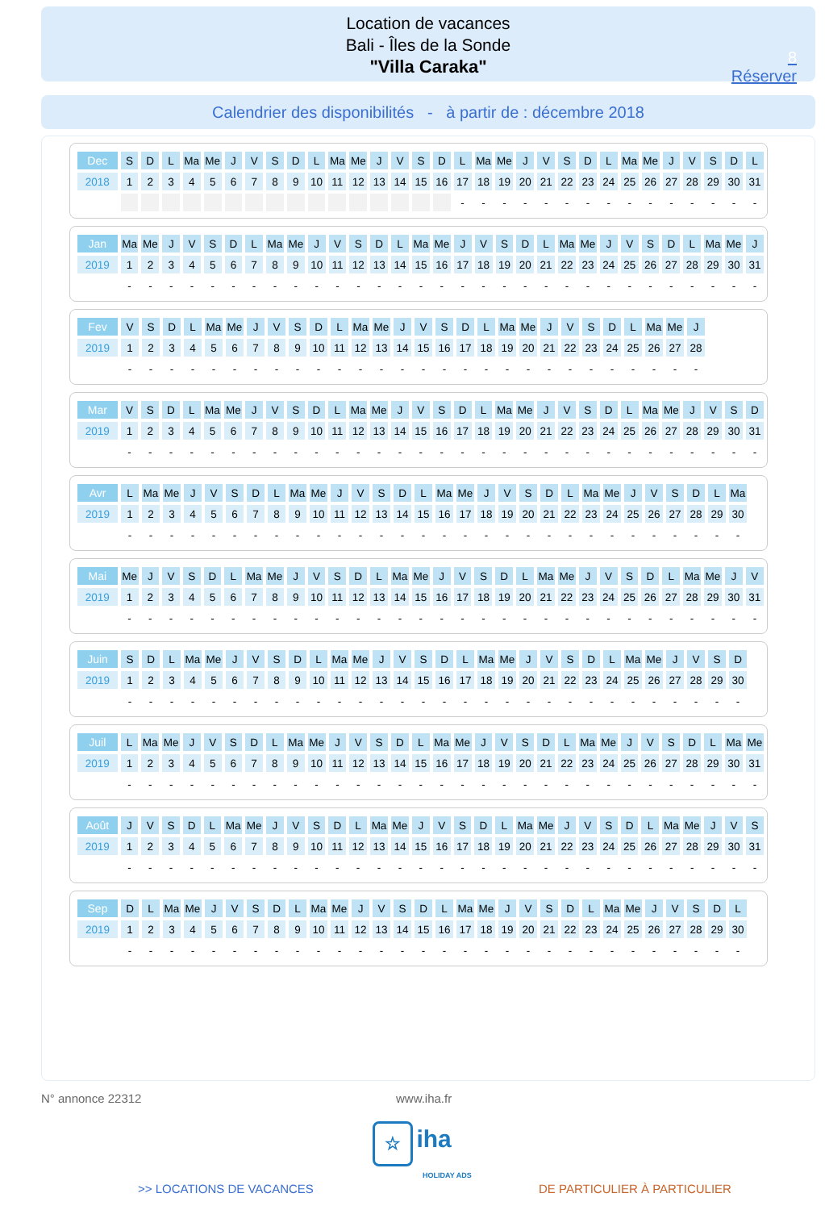Location de vacances
Bali - Îles de la Sonde
"Villa Caraka"
8
Réserver
Calendrier des disponibilités - à partir de : décembre 2018
| Dec | S | D | L | Ma | Me | J | V | S | D | L | Ma | Me | J | V | S | D | L | Ma | Me | J | V | S | D | L | Ma | Me | J | V | S | D | L |
| 2018 | 1 | 2 | 3 | 4 | 5 | 6 | 7 | 8 | 9 | 10 | 11 | 12 | 13 | 14 | 15 | 16 | 17 | 18 | 19 | 20 | 21 | 22 | 23 | 24 | 25 | 26 | 27 | 28 | 29 | 30 | 31 |
| | | | | | | | | | | | | | | | | | - | - | - | - | - | - | - | - | - | - | - | - | - | - | - |
| Jan | Ma | Me | J | V | S | D | L | Ma | Me | J | V | S | D | L | Ma | Me | J | V | S | D | L | Ma | Me | J | V | S | D | L | Ma | Me | J |
| 2019 | 1 | 2 | 3 | 4 | 5 | 6 | 7 | 8 | 9 | 10 | 11 | 12 | 13 | 14 | 15 | 16 | 17 | 18 | 19 | 20 | 21 | 22 | 23 | 24 | 25 | 26 | 27 | 28 | 29 | 30 | 31 |
| | - | - | - | - | - | - | - | - | - | - | - | - | - | - | - | - | - | - | - | - | - | - | - | - | - | - | - | - | - | - | - |
| Fev | V | S | D | L | Ma | Me | J | V | S | D | L | Ma | Me | J | V | S | D | L | Ma | Me | J | V | S | D | L | Ma | Me | J |
| 2019 | 1 | 2 | 3 | 4 | 5 | 6 | 7 | 8 | 9 | 10 | 11 | 12 | 13 | 14 | 15 | 16 | 17 | 18 | 19 | 20 | 21 | 22 | 23 | 24 | 25 | 26 | 27 | 28 |
| | - | - | - | - | - | - | - | - | - | - | - | - | - | - | - | - | - | - | - | - | - | - | - | - | - | - | - | - |
| Mar | V | S | D | L | Ma | Me | J | V | S | D | L | Ma | Me | J | V | S | D | L | Ma | Me | J | V | S | D | L | Ma | Me | J | V | S | D |
| 2019 | 1 | 2 | 3 | 4 | 5 | 6 | 7 | 8 | 9 | 10 | 11 | 12 | 13 | 14 | 15 | 16 | 17 | 18 | 19 | 20 | 21 | 22 | 23 | 24 | 25 | 26 | 27 | 28 | 29 | 30 | 31 |
| | - | - | - | - | - | - | - | - | - | - | - | - | - | - | - | - | - | - | - | - | - | - | - | - | - | - | - | - | - | - | - |
| Avr | L | Ma | Me | J | V | S | D | L | Ma | Me | J | V | S | D | L | Ma | Me | J | V | S | D | L | Ma | Me | J | V | S | D | L | Ma |
| 2019 | 1 | 2 | 3 | 4 | 5 | 6 | 7 | 8 | 9 | 10 | 11 | 12 | 13 | 14 | 15 | 16 | 17 | 18 | 19 | 20 | 21 | 22 | 23 | 24 | 25 | 26 | 27 | 28 | 29 | 30 |
| | - | - | - | - | - | - | - | - | - | - | - | - | - | - | - | - | - | - | - | - | - | - | - | - | - | - | - | - | - | - |
| Mai | Me | J | V | S | D | L | Ma | Me | J | V | S | D | L | Ma | Me | J | V | S | D | L | Ma | Me | J | V | S | D | L | Ma | Me | J | V |
| 2019 | 1 | 2 | 3 | 4 | 5 | 6 | 7 | 8 | 9 | 10 | 11 | 12 | 13 | 14 | 15 | 16 | 17 | 18 | 19 | 20 | 21 | 22 | 23 | 24 | 25 | 26 | 27 | 28 | 29 | 30 | 31 |
| | - | - | - | - | - | - | - | - | - | - | - | - | - | - | - | - | - | - | - | - | - | - | - | - | - | - | - | - | - | - | - |
| Juin | S | D | L | Ma | Me | J | V | S | D | L | Ma | Me | J | V | S | D | L | Ma | Me | J | V | S | D | L | Ma | Me | J | V | S | D |
| 2019 | 1 | 2 | 3 | 4 | 5 | 6 | 7 | 8 | 9 | 10 | 11 | 12 | 13 | 14 | 15 | 16 | 17 | 18 | 19 | 20 | 21 | 22 | 23 | 24 | 25 | 26 | 27 | 28 | 29 | 30 |
| | - | - | - | - | - | - | - | - | - | - | - | - | - | - | - | - | - | - | - | - | - | - | - | - | - | - | - | - | - | - |
| Juil | L | Ma | Me | J | V | S | D | L | Ma | Me | J | V | S | D | L | Ma | Me | J | V | S | D | L | Ma | Me | J | V | S | D | L | Ma | Me |
| 2019 | 1 | 2 | 3 | 4 | 5 | 6 | 7 | 8 | 9 | 10 | 11 | 12 | 13 | 14 | 15 | 16 | 17 | 18 | 19 | 20 | 21 | 22 | 23 | 24 | 25 | 26 | 27 | 28 | 29 | 30 | 31 |
| | - | - | - | - | - | - | - | - | - | - | - | - | - | - | - | - | - | - | - | - | - | - | - | - | - | - | - | - | - | - | - |
| Août | J | V | S | D | L | Ma | Me | J | V | S | D | L | Ma | Me | J | V | S | D | L | Ma | Me | J | V | S | D | L | Ma | Me | J | V | S |
| 2019 | 1 | 2 | 3 | 4 | 5 | 6 | 7 | 8 | 9 | 10 | 11 | 12 | 13 | 14 | 15 | 16 | 17 | 18 | 19 | 20 | 21 | 22 | 23 | 24 | 25 | 26 | 27 | 28 | 29 | 30 | 31 |
| | - | - | - | - | - | - | - | - | - | - | - | - | - | - | - | - | - | - | - | - | - | - | - | - | - | - | - | - | - | - | - |
| Sep | D | L | Ma | Me | J | V | S | D | L | Ma | Me | J | V | S | D | L | Ma | Me | J | V | S | D | L | Ma | Me | J | V | S | D | L |
| 2019 | 1 | 2 | 3 | 4 | 5 | 6 | 7 | 8 | 9 | 10 | 11 | 12 | 13 | 14 | 15 | 16 | 17 | 18 | 19 | 20 | 21 | 22 | 23 | 24 | 25 | 26 | 27 | 28 | 29 | 30 |
| | - | - | - | - | - | - | - | - | - | - | - | - | - | - | - | - | - | - | - | - | - | - | - | - | - | - | - | - | - | - |
N° annonce 22312 www.iha.fr
☆ iha
HOLIDAY ADS
>> LOCATIONS DE VACANCES DE PARTICULIER À PARTICULIER